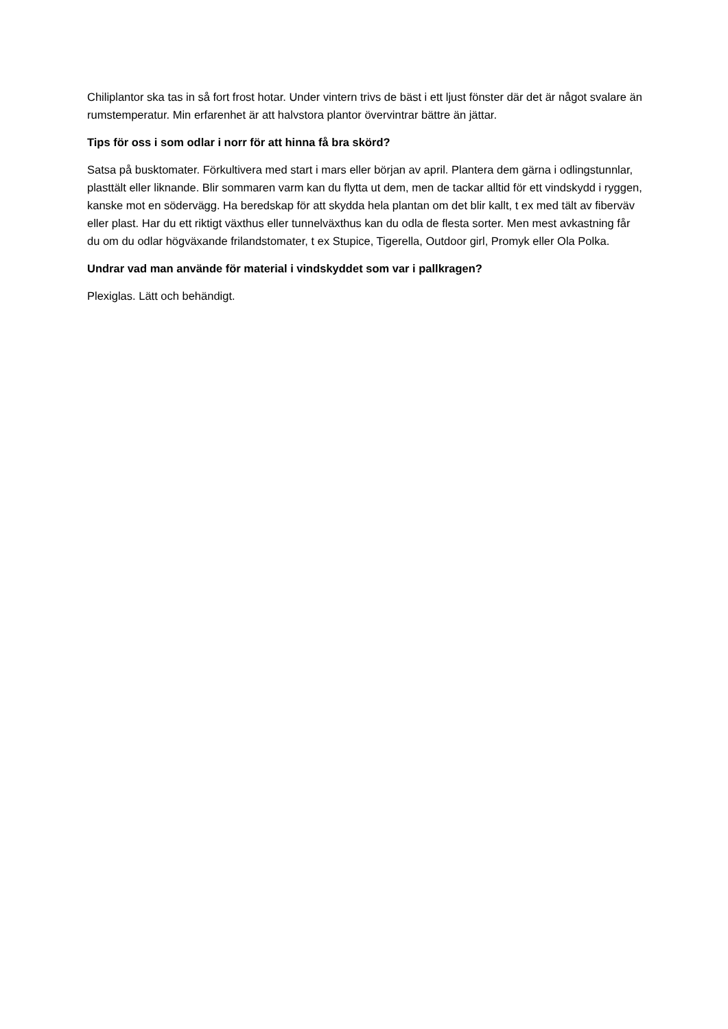Chiliplantor ska tas in så fort frost hotar. Under vintern trivs de bäst i ett ljust fönster där det är något svalare än rumstemperatur. Min erfarenhet är att halvstora plantor övervintrar bättre än jättar.
Tips för oss i som odlar i norr för att hinna få bra skörd?
Satsa på busktomater. Förkultivera med start i mars eller början av april. Plantera dem gärna i odlingstunnlar, plasttält eller liknande. Blir sommaren varm kan du flytta ut dem, men de tackar alltid för ett vindskydd i ryggen, kanske mot en södervägg. Ha beredskap för att skydda hela plantan om det blir kallt, t ex med tält av fiberväv eller plast. Har du ett riktigt växthus eller tunnelväxthus kan du odla de flesta sorter. Men mest avkastning får du om du odlar högväxande frilandstomater, t ex Stupice, Tigerella, Outdoor girl, Promyk eller Ola Polka.
Undrar vad man använde för material i vindskyddet som var i pallkragen?
Plexiglas. Lätt och behändigt.